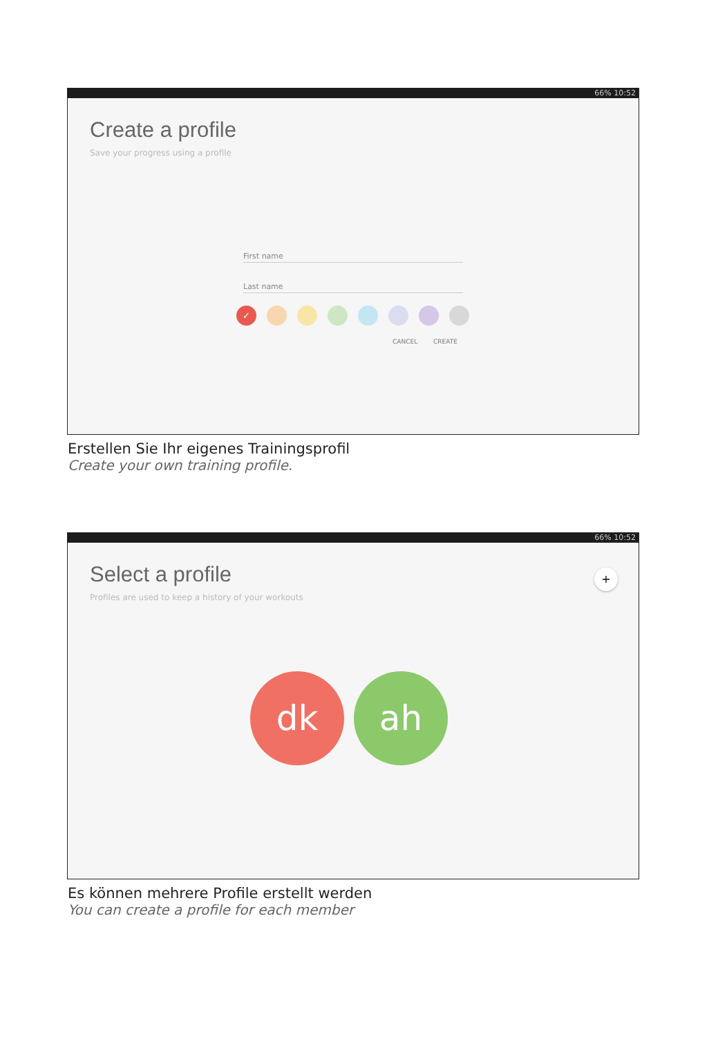66% 10:52
Create a profile
Save your progress using a profile
First name
Last name
✓
CANCEL CREATE
Erstellen Sie Ihr eigenes Trainingsprofil
Create your own training profile.
66% 10:52
Select a profile
+
Profiles are used to keep a history of your workouts
dk ah
Es können mehrere Profile erstellt werden
You can create a profile for each member